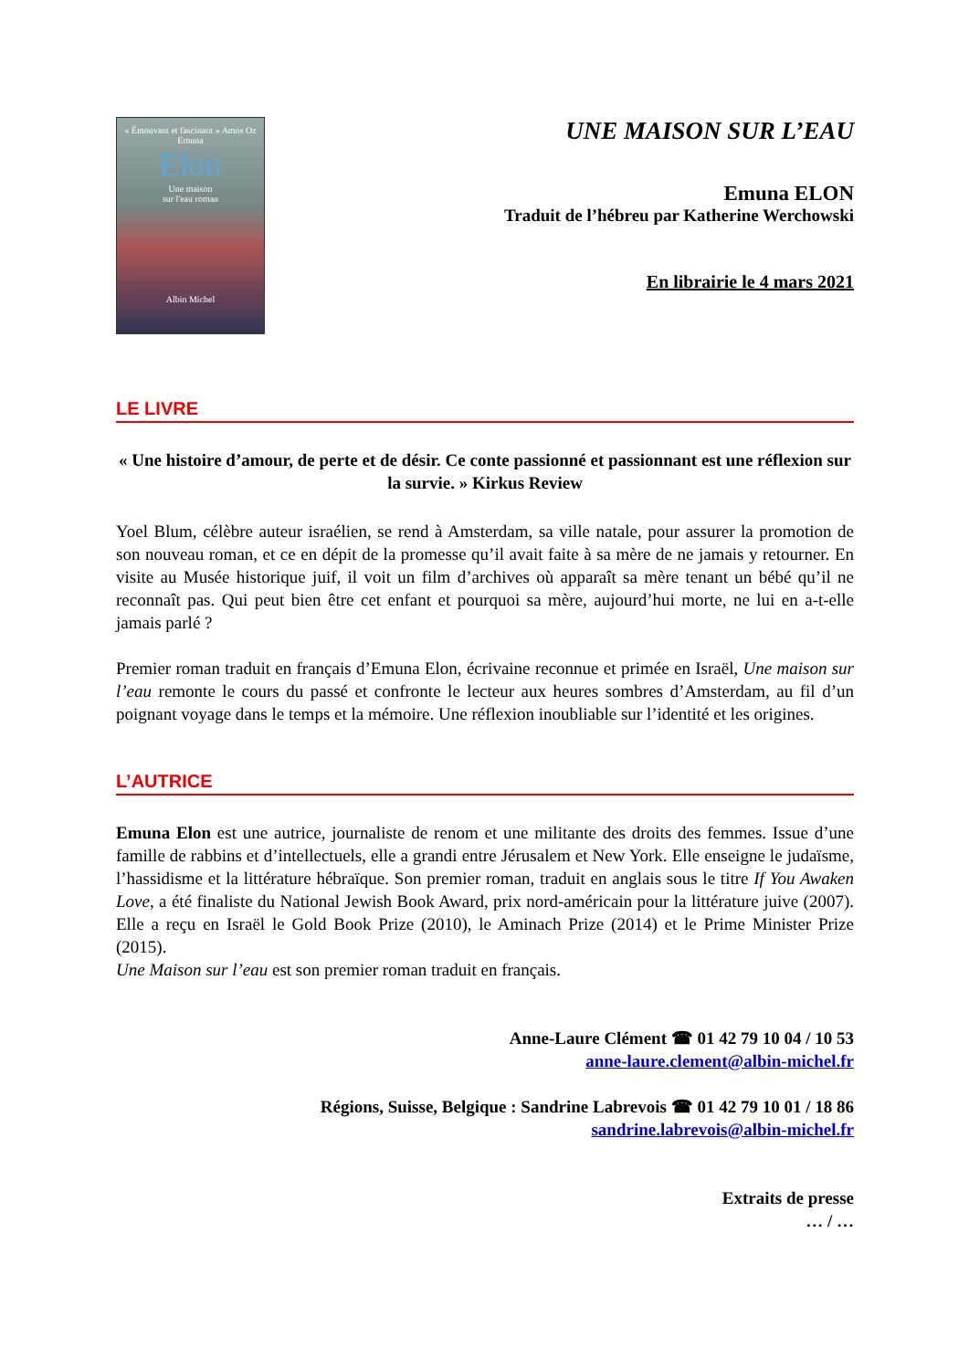« Émouvant et fascinant » Amos Oz
Emuna
Elon
Une maison
sur l'eau roman
Albin Michel
UNE MAISON SUR L’EAU
Emuna ELON
Traduit de l’hébreu par Katherine Werchowski
En librairie le 4 mars 2021
LE LIVRE
« Une histoire d’amour, de perte et de désir. Ce conte passionné et passionnant est une réflexion sur la survie. » Kirkus Review
Yoel Blum, célèbre auteur israélien, se rend à Amsterdam, sa ville natale, pour assurer la promotion de son nouveau roman, et ce en dépit de la promesse qu’il avait faite à sa mère de ne jamais y retourner. En visite au Musée historique juif, il voit un film d’archives où apparaît sa mère tenant un bébé qu’il ne reconnaît pas. Qui peut bien être cet enfant et pourquoi sa mère, aujourd’hui morte, ne lui en a-t-elle jamais parlé ?
Premier roman traduit en français d’Emuna Elon, écrivaine reconnue et primée en Israël, Une maison sur l’eau remonte le cours du passé et confronte le lecteur aux heures sombres d’Amsterdam, au fil d’un poignant voyage dans le temps et la mémoire. Une réflexion inoubliable sur l’identité et les origines.
L’AUTRICE
Emuna Elon est une autrice, journaliste de renom et une militante des droits des femmes. Issue d’une famille de rabbins et d’intellectuels, elle a grandi entre Jérusalem et New York. Elle enseigne le judaïsme, l’hassidisme et la littérature hébraïque. Son premier roman, traduit en anglais sous le titre If You Awaken Love, a été finaliste du National Jewish Book Award, prix nord-américain pour la littérature juive (2007). Elle a reçu en Israël le Gold Book Prize (2010), le Aminach Prize (2014) et le Prime Minister Prize (2015).
Une Maison sur l’eau est son premier roman traduit en français.
Anne-Laure Clément ☎ 01 42 79 10 04 / 10 53
anne-laure.clement@albin-michel.fr
Régions, Suisse, Belgique : Sandrine Labrevois ☎ 01 42 79 10 01 / 18 86
sandrine.labrevois@albin-michel.fr
Extraits de presse
… / …